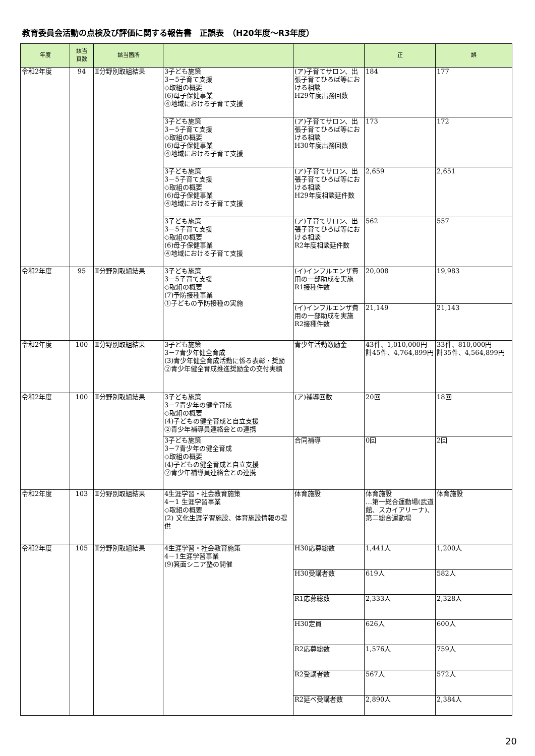教育委員会活動の点検及び評価に関する報告書　正誤表　（H20年度～R3年度）
| 年度 | 該当 頁数 | 該当箇所 | | | 正 | 誤 |
| --- | --- | --- | --- | --- | --- | --- |
| 令和2年度 | 94 | Ⅱ分野別取組結果 | 3子ども施策 3－5子育て支援 ◇取組の概要 (6)母子保健事業 ④地域における子育て支援 | (ア)子育てサロン、出張子育てひろば等における相談 H29年度出務回数 | 184 | 177 |
| | | | 3子ども施策 3－5子育て支援 ◇取組の概要 (6)母子保健事業 ④地域における子育て支援 | (ア)子育てサロン、出張子育てひろば等における相談 H30年度出務回数 | 173 | 172 |
| | | | 3子ども施策 3－5子育て支援 ◇取組の概要 (6)母子保健事業 ④地域における子育て支援 | (ア)子育てサロン、出張子育てひろば等における相談 H29年度相談延件数 | 2,659 | 2,651 |
| | | | 3子ども施策 3－5子育て支援 ◇取組の概要 (6)母子保健事業 ④地域における子育て支援 | (ア)子育てサロン、出張子育てひろば等における相談 R2年度相談延件数 | 562 | 557 |
| 令和2年度 | 95 | Ⅱ分野別取組結果 | 3子ども施策 3－5子育て支援 ◇取組の概要 (7)予防接種事業 ①子どもの予防接種の実施 | (イ)インフルエンザ費用の一部助成を実施 R1接種件数 | 20,008 | 19,983 |
| | | | | (イ)インフルエンザ費用の一部助成を実施 R2接種件数 | 21,149 | 21,143 |
| 令和2年度 | 100 | Ⅱ分野別取組結果 | 3子ども施策 3－7青少年健全育成 (3)青少年健全育成活動に係る表彰・奨励 ②青少年健全育成推進奨励金の交付実績 | 青少年活動激励金 | 43件、1,010,000円 計45件、4,764,899円 | 33件、810,000円 計35件、4,564,899円 |
| 令和2年度 | 100 | Ⅱ分野別取組結果 | 3子ども施策 3－7青少年の健全育成 ◇取組の概要 (4)子どもの健全育成と自立支援 ②青少年補導員連絡会との連携 | (ア)補導回数 | 20回 | 18回 |
| | | | 3子ども施策 3－7青少年の健全育成 ◇取組の概要 (4)子どもの健全育成と自立支援 ②青少年補導員連絡会との連携 | 合同補導 | 0回 | 2回 |
| 令和2年度 | 103 | Ⅱ分野別取組結果 | 4生涯学習・社会教育施策 4－1 生涯学習事業 ◇取組の概要 (2) 文化生涯学習施設、体育施設情報の提供 | 体育施設 | 体育施設 …第一総合運動場(武道館、スカイアリーナ)、第二総合運動場 | 体育施設 |
| 令和2年度 | 105 | Ⅱ分野別取組結果 | 4生涯学習・社会教育施策 4－1生涯学習事業 (9)箕面シニア塾の開催 | H30応募総数 | 1,441人 | 1,200人 |
| | | | | H30受講者数 | 619人 | 582人 |
| | | | | R1応募総数 | 2,333人 | 2,328人 |
| | | | | H30定員 | 626人 | 600人 |
| | | | | R2応募総数 | 1,576人 | 759人 |
| | | | | R2受講者数 | 567人 | 572人 |
| | | | | R2延べ受講者数 | 2,890人 | 2,384人 |
20